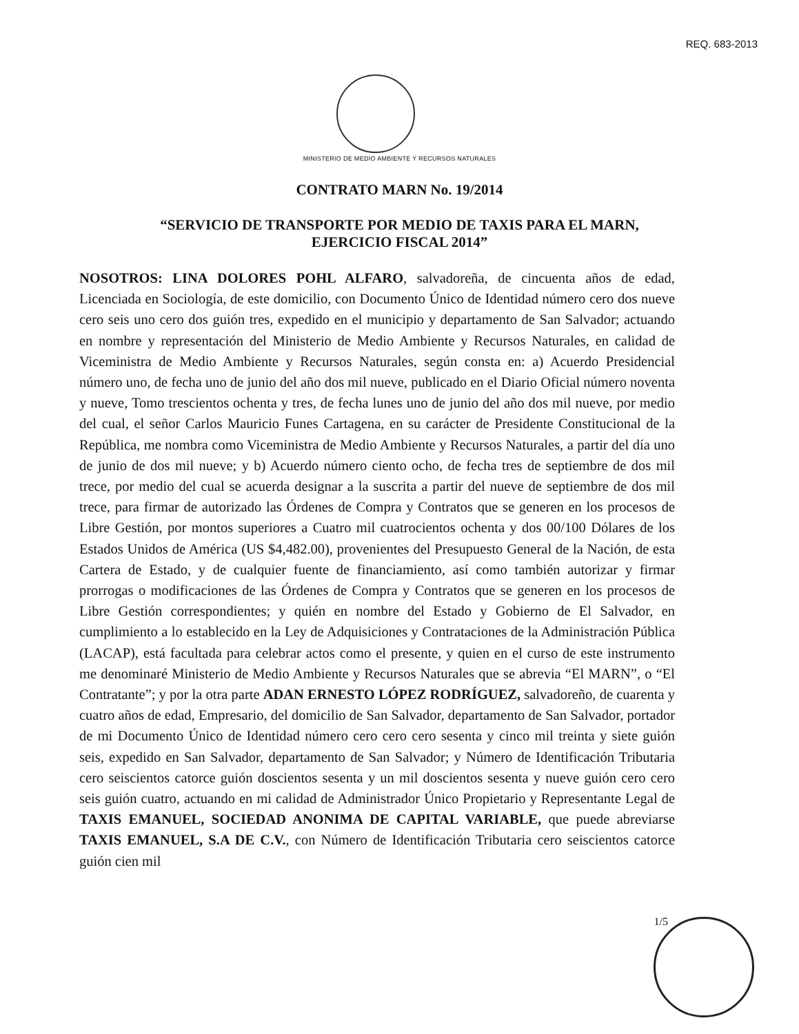REQ. 683-2013
MINISTERIO DE MEDIO AMBIENTE Y RECURSOS NATURALES
CONTRATO MARN No. 19/2014
“SERVICIO DE TRANSPORTE POR MEDIO DE TAXIS PARA EL MARN,
EJERCICIO FISCAL 2014”
NOSOTROS: LINA DOLORES POHL ALFARO, salvadoreña, de cincuenta años de edad, Licenciada en Sociología, de este domicilio, con Documento Único de Identidad número cero dos nueve cero seis uno cero dos guión tres, expedido en el municipio y departamento de San Salvador; actuando en nombre y representación del Ministerio de Medio Ambiente y Recursos Naturales, en calidad de Viceministra de Medio Ambiente y Recursos Naturales, según consta en: a) Acuerdo Presidencial número uno, de fecha uno de junio del año dos mil nueve, publicado en el Diario Oficial número noventa y nueve, Tomo trescientos ochenta y tres, de fecha lunes uno de junio del año dos mil nueve, por medio del cual, el señor Carlos Mauricio Funes Cartagena, en su carácter de Presidente Constitucional de la República, me nombra como Viceministra de Medio Ambiente y Recursos Naturales, a partir del día uno de junio de dos mil nueve; y b) Acuerdo número ciento ocho, de fecha tres de septiembre de dos mil trece, por medio del cual se acuerda designar a la suscrita a partir del nueve de septiembre de dos mil trece, para firmar de autorizado las Órdenes de Compra y Contratos que se generen en los procesos de Libre Gestión, por montos superiores a Cuatro mil cuatrocientos ochenta y dos 00/100 Dólares de los Estados Unidos de América (US $4,482.00), provenientes del Presupuesto General de la Nación, de esta Cartera de Estado, y de cualquier fuente de financiamiento, así como también autorizar y firmar prorrogas o modificaciones de las Órdenes de Compra y Contratos que se generen en los procesos de Libre Gestión correspondientes; y quién en nombre del Estado y Gobierno de El Salvador, en cumplimiento a lo establecido en la Ley de Adquisiciones y Contrataciones de la Administración Pública (LACAP), está facultada para celebrar actos como el presente, y quien en el curso de este instrumento me denominaré Ministerio de Medio Ambiente y Recursos Naturales que se abrevia “El MARN”, o “El Contratante”; y por la otra parte ADAN ERNESTO LÓPEZ RODRÍGUEZ, salvadoreño, de cuarenta y cuatro años de edad, Empresario, del domicilio de San Salvador, departamento de San Salvador, portador de mi Documento Único de Identidad número cero cero cero sesenta y cinco mil treinta y siete guión seis, expedido en San Salvador, departamento de San Salvador; y Número de Identificación Tributaria cero seiscientos catorce guión doscientos sesenta y un mil doscientos sesenta y nueve guión cero cero seis guión cuatro, actuando en mi calidad de Administrador Único Propietario y Representante Legal de TAXIS EMANUEL, SOCIEDAD ANONIMA DE CAPITAL VARIABLE, que puede abreviarse TAXIS EMANUEL, S.A DE C.V., con Número de Identificación Tributaria cero seiscientos catorce guión cien mil
1/5